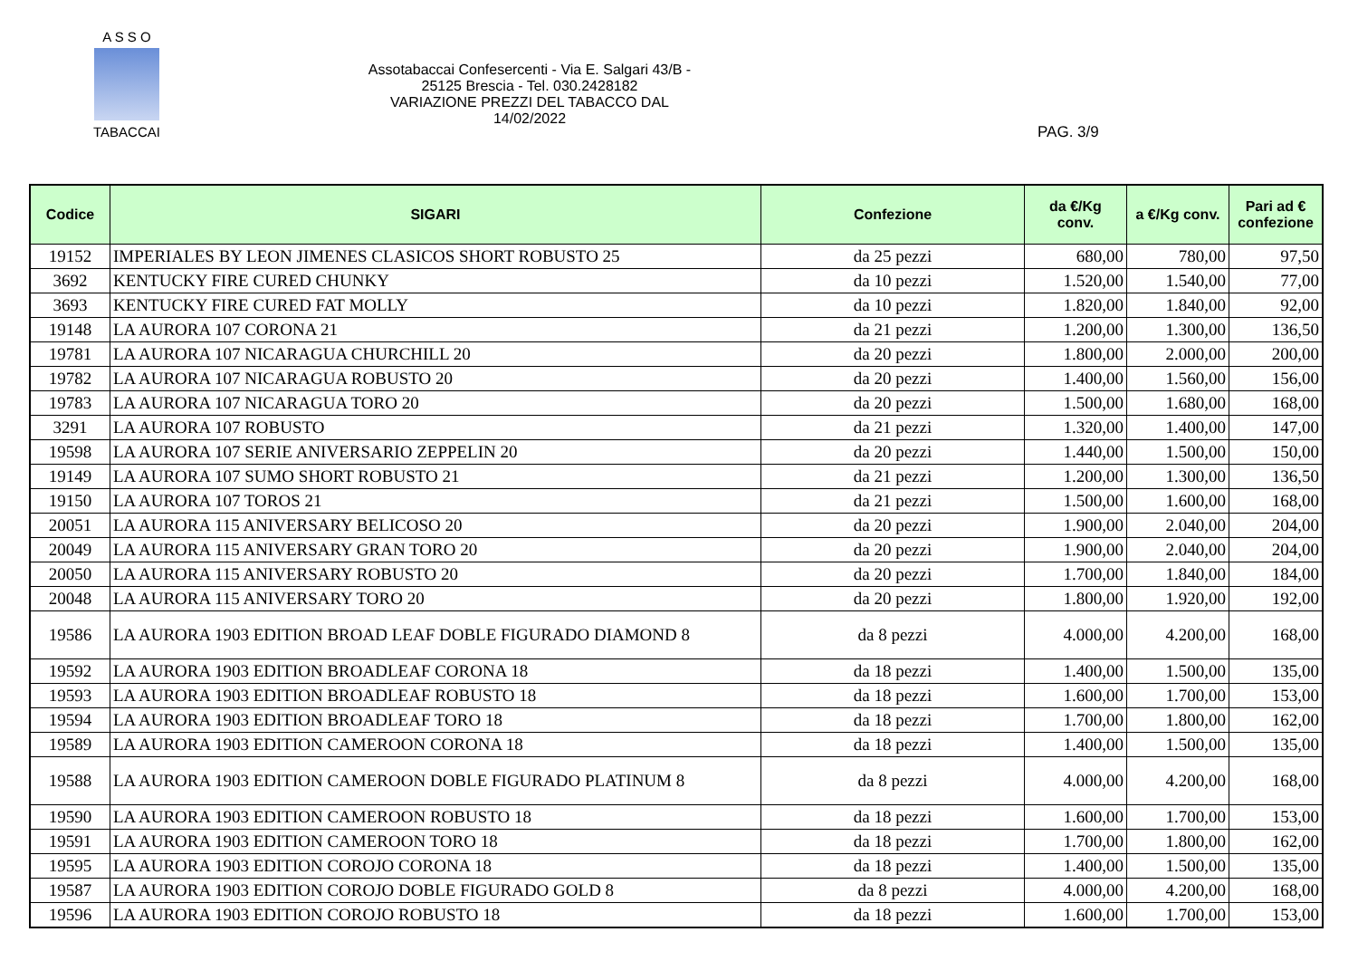A S S O
TABACCAI
Assotabaccai Confesercenti - Via E. Salgari 43/B - 25125 Brescia - Tel. 030.2428182
VARIAZIONE PREZZI DEL TABACCO DAL 14/02/2022
PAG. 3/9
| Codice | SIGARI | Confezione | da €/Kg conv. | a €/Kg conv. | Pari ad € confezione |
| --- | --- | --- | --- | --- | --- |
| 19152 | IMPERIALES BY LEON JIMENES CLASICOS SHORT ROBUSTO 25 | da 25 pezzi | 680,00 | 780,00 | 97,50 |
| 3692 | KENTUCKY FIRE CURED CHUNKY | da 10 pezzi | 1.520,00 | 1.540,00 | 77,00 |
| 3693 | KENTUCKY FIRE CURED FAT MOLLY | da 10 pezzi | 1.820,00 | 1.840,00 | 92,00 |
| 19148 | LA AURORA 107 CORONA 21 | da 21 pezzi | 1.200,00 | 1.300,00 | 136,50 |
| 19781 | LA AURORA 107 NICARAGUA CHURCHILL 20 | da 20 pezzi | 1.800,00 | 2.000,00 | 200,00 |
| 19782 | LA AURORA 107 NICARAGUA ROBUSTO 20 | da 20 pezzi | 1.400,00 | 1.560,00 | 156,00 |
| 19783 | LA AURORA 107 NICARAGUA TORO 20 | da 20 pezzi | 1.500,00 | 1.680,00 | 168,00 |
| 3291 | LA AURORA 107 ROBUSTO | da 21 pezzi | 1.320,00 | 1.400,00 | 147,00 |
| 19598 | LA AURORA 107 SERIE ANIVERSARIO ZEPPELIN 20 | da 20 pezzi | 1.440,00 | 1.500,00 | 150,00 |
| 19149 | LA AURORA 107 SUMO SHORT ROBUSTO 21 | da 21 pezzi | 1.200,00 | 1.300,00 | 136,50 |
| 19150 | LA AURORA 107 TOROS 21 | da 21 pezzi | 1.500,00 | 1.600,00 | 168,00 |
| 20051 | LA AURORA 115 ANIVERSARY BELICOSO 20 | da 20 pezzi | 1.900,00 | 2.040,00 | 204,00 |
| 20049 | LA AURORA 115 ANIVERSARY GRAN TORO 20 | da 20 pezzi | 1.900,00 | 2.040,00 | 204,00 |
| 20050 | LA AURORA 115 ANIVERSARY ROBUSTO 20 | da 20 pezzi | 1.700,00 | 1.840,00 | 184,00 |
| 20048 | LA AURORA 115 ANIVERSARY TORO 20 | da 20 pezzi | 1.800,00 | 1.920,00 | 192,00 |
| 19586 | LA AURORA 1903 EDITION BROAD LEAF DOBLE FIGURADO DIAMOND 8 | da 8 pezzi | 4.000,00 | 4.200,00 | 168,00 |
| 19592 | LA AURORA 1903 EDITION BROADLEAF CORONA 18 | da 18 pezzi | 1.400,00 | 1.500,00 | 135,00 |
| 19593 | LA AURORA 1903 EDITION BROADLEAF ROBUSTO 18 | da 18 pezzi | 1.600,00 | 1.700,00 | 153,00 |
| 19594 | LA AURORA 1903 EDITION BROADLEAF TORO 18 | da 18 pezzi | 1.700,00 | 1.800,00 | 162,00 |
| 19589 | LA AURORA 1903 EDITION CAMEROON CORONA 18 | da 18 pezzi | 1.400,00 | 1.500,00 | 135,00 |
| 19588 | LA AURORA 1903 EDITION CAMEROON DOBLE FIGURADO PLATINUM 8 | da 8 pezzi | 4.000,00 | 4.200,00 | 168,00 |
| 19590 | LA AURORA 1903 EDITION CAMEROON ROBUSTO 18 | da 18 pezzi | 1.600,00 | 1.700,00 | 153,00 |
| 19591 | LA AURORA 1903 EDITION CAMEROON TORO 18 | da 18 pezzi | 1.700,00 | 1.800,00 | 162,00 |
| 19595 | LA AURORA 1903 EDITION COROJO CORONA 18 | da 18 pezzi | 1.400,00 | 1.500,00 | 135,00 |
| 19587 | LA AURORA 1903 EDITION COROJO DOBLE FIGURADO GOLD 8 | da 8 pezzi | 4.000,00 | 4.200,00 | 168,00 |
| 19596 | LA AURORA 1903 EDITION COROJO ROBUSTO 18 | da 18 pezzi | 1.600,00 | 1.700,00 | 153,00 |